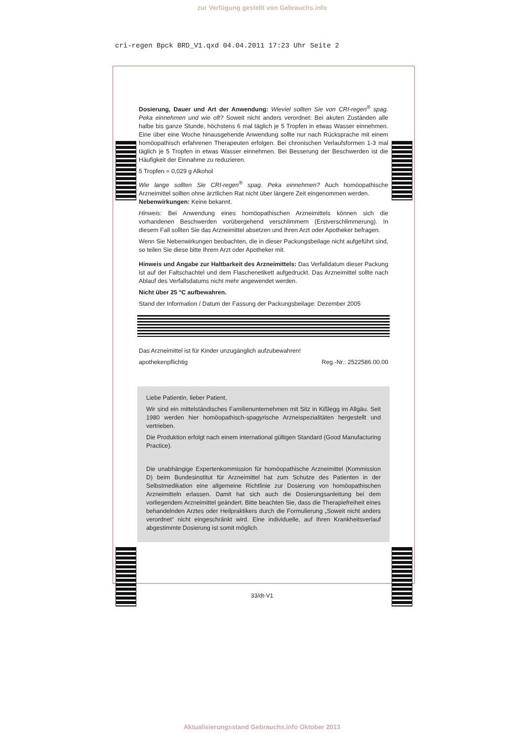zur Verfügung gestellt von Gebrauchs.info
cri-regen Bpck BRD_V1.qxd 04.04.2011 17:23 Uhr Seite 2
Dosierung, Dauer und Art der Anwendung: Wieviel sollten Sie von CRI-regen<sup>®</sup> spag. Peka einnehmen und wie oft? Soweit nicht anders verordnet: Bei akuten Zuständen alle halbe bis ganze Stunde, höchstens 6 mal täglich je 5 Tropfen in etwas Wasser einnehmen. Eine über eine Woche hinausgehende Anwendung sollte nur nach Rücksprache mit einem homöopathisch erfahrenen Therapeuten erfolgen. Bei chronischen Verlaufsformen 1-3 mal täglich je 5 Tropfen in etwas Wasser einnehmen. Bei Besserung der Beschwerden ist die Häufigkeit der Einnahme zu reduzieren.
5 Tropfen = 0,029 g Alkohol
Wie lange sollten Sie CRI-regen<sup>®</sup> spag. Peka einnehmen? Auch homöopathische Arzneimittel sollten ohne ärztlichen Rat nicht über längere Zeit eingenommen werden.
Nebenwirkungen: Keine bekannt.
Hinweis: Bei Anwendung eines homöopathischen Arzneimittels können sich die vorhandenen Beschwerden vorübergehend verschlimmern (Erstverschlimmerung). In diesem Fall sollten Sie das Arzneimittel absetzen und Ihren Arzt oder Apotheker befragen.
Wenn Sie Nebenwirkungen beobachten, die in dieser Packungsbeilage nicht aufgeführt sind, so teilen Sie diese bitte Ihrem Arzt oder Apotheker mit.
Hinweis und Angabe zur Haltbarkeit des Arzneimittels: Das Verfalldatum dieser Packung ist auf der Faltschachtel und dem Flaschenetikett aufgedruckt. Das Arzneimittel sollte nach Ablauf des Verfallsdatums nicht mehr angewendet werden.
Nicht über 25 °C aufbewahren.
Stand der Information / Datum der Fassung der Packungsbeilage: Dezember 2005
Das Arzneimittel ist für Kinder unzugänglich aufzubewahren!
apothekenpflichtig Reg.-Nr.: 2522586.00.00
Liebe Patientin, lieber Patient,
Wir sind ein mittelständisches Familienunternehmen mit Sitz in Kißlegg im Allgäu. Seit 1980 werden hier homöopathisch-spagyrische Arzneispezialitäten hergestellt und vertrieben.
Die Produktion erfolgt nach einem international gültigen Standard (Good Manufacturing Practice).
Die unabhängige Expertenkommission für homöopathische Arzneimittel (Kommission D) beim Bundesinstitut für Arzneimittel hat zum Schutze des Patienten in der Selbstmedikation eine allgemeine Richtlinie zur Dosierung von homöopathischen Arzneimitteln erlassen. Damit hat sich auch die Dosierungsanleitung bei dem vorliegendem Arzneimittel geändert. Bitte beachten Sie, dass die Therapiefreiheit eines behandelnden Arztes oder Heilpraktikers durch die Formulierung „Soweit nicht anders verordnet“ nicht eingeschränkt wird. Eine individuelle, auf Ihren Krankheitsverlauf abgestimmte Dosierung ist somit möglich.
33/dt-V1
Aktualisierungsstand Gebrauchs.info Oktober 2013